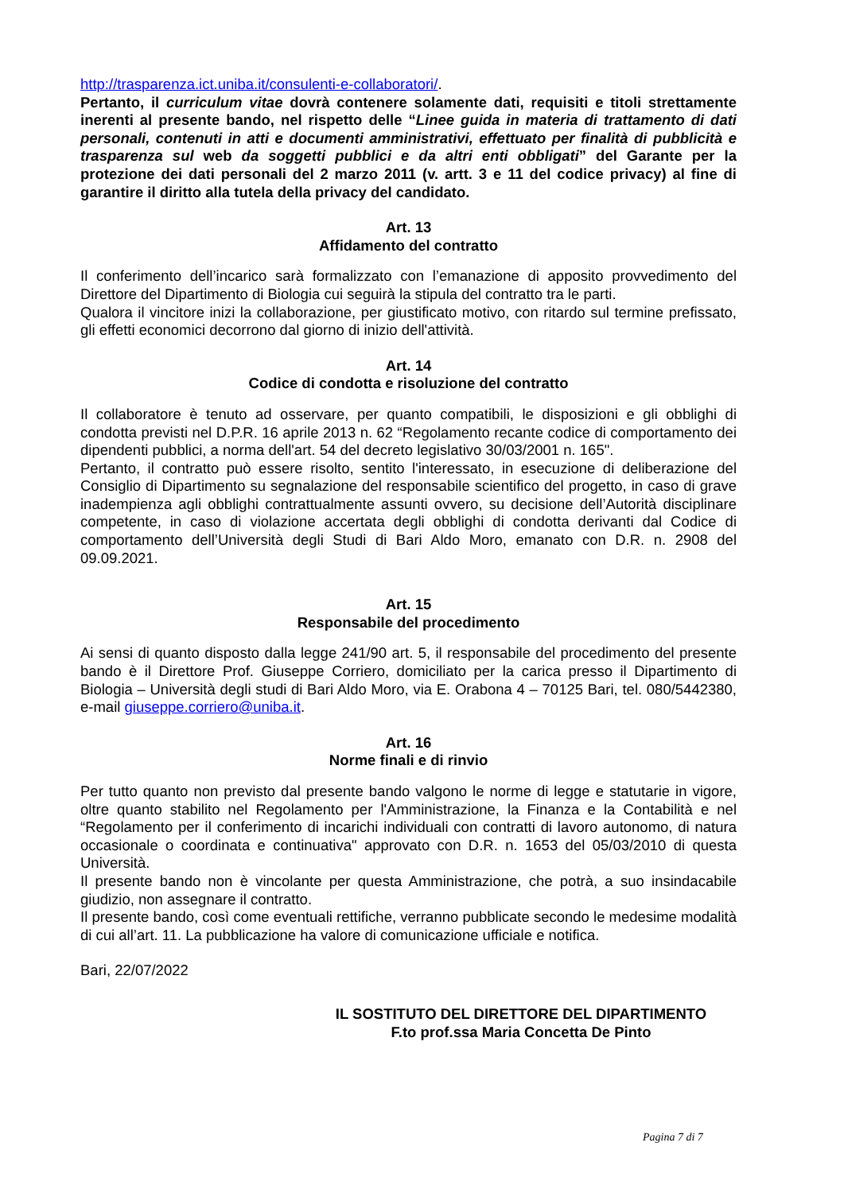http://trasparenza.ict.uniba.it/consulenti-e-collaboratori/.
Pertanto, il curriculum vitae dovrà contenere solamente dati, requisiti e titoli strettamente inerenti al presente bando, nel rispetto delle “Linee guida in materia di trattamento di dati personali, contenuti in atti e documenti amministrativi, effettuato per finalità di pubblicità e trasparenza sul web da soggetti pubblici e da altri enti obbligati” del Garante per la protezione dei dati personali del 2 marzo 2011 (v. artt. 3 e 11 del codice privacy) al fine di garantire il diritto alla tutela della privacy del candidato.
Art. 13
Affidamento del contratto
Il conferimento dell’incarico sarà formalizzato con l’emanazione di apposito provvedimento del Direttore del Dipartimento di Biologia cui seguirà la stipula del contratto tra le parti.
Qualora il vincitore inizi la collaborazione, per giustificato motivo, con ritardo sul termine prefissato, gli effetti economici decorrono dal giorno di inizio dell'attività.
Art. 14
Codice di condotta e risoluzione del contratto
Il collaboratore è tenuto ad osservare, per quanto compatibili, le disposizioni e gli obblighi di condotta previsti nel D.P.R. 16 aprile 2013 n. 62 “Regolamento recante codice di comportamento dei dipendenti pubblici, a norma dell'art. 54 del decreto legislativo 30/03/2001 n. 165".
Pertanto, il contratto può essere risolto, sentito l'interessato, in esecuzione di deliberazione del Consiglio di Dipartimento su segnalazione del responsabile scientifico del progetto, in caso di grave inadempienza agli obblighi contrattualmente assunti ovvero, su decisione dell’Autorità disciplinare competente, in caso di violazione accertata degli obblighi di condotta derivanti dal Codice di comportamento dell’Università degli Studi di Bari Aldo Moro, emanato con D.R. n. 2908 del 09.09.2021.
Art. 15
Responsabile del procedimento
Ai sensi di quanto disposto dalla legge 241/90 art. 5, il responsabile del procedimento del presente bando è il Direttore Prof. Giuseppe Corriero, domiciliato per la carica presso il Dipartimento di Biologia – Università degli studi di Bari Aldo Moro, via E. Orabona 4 – 70125 Bari, tel. 080/5442380, e-mail giuseppe.corriero@uniba.it.
Art. 16
Norme finali e di rinvio
Per tutto quanto non previsto dal presente bando valgono le norme di legge e statutarie in vigore, oltre quanto stabilito nel Regolamento per l'Amministrazione, la Finanza e la Contabilità e nel “Regolamento per il conferimento di incarichi individuali con contratti di lavoro autonomo, di natura occasionale o coordinata e continuativa" approvato con D.R. n. 1653 del 05/03/2010 di questa Università.
Il presente bando non è vincolante per questa Amministrazione, che potrà, a suo insindacabile giudizio, non assegnare il contratto.
Il presente bando, così come eventuali rettifiche, verranno pubblicate secondo le medesime modalità di cui all’art. 11. La pubblicazione ha valore di comunicazione ufficiale e notifica.
Bari, 22/07/2022
IL SOSTITUTO DEL DIRETTORE DEL DIPARTIMENTO
F.to prof.ssa Maria Concetta De Pinto
Pagina 7 di 7